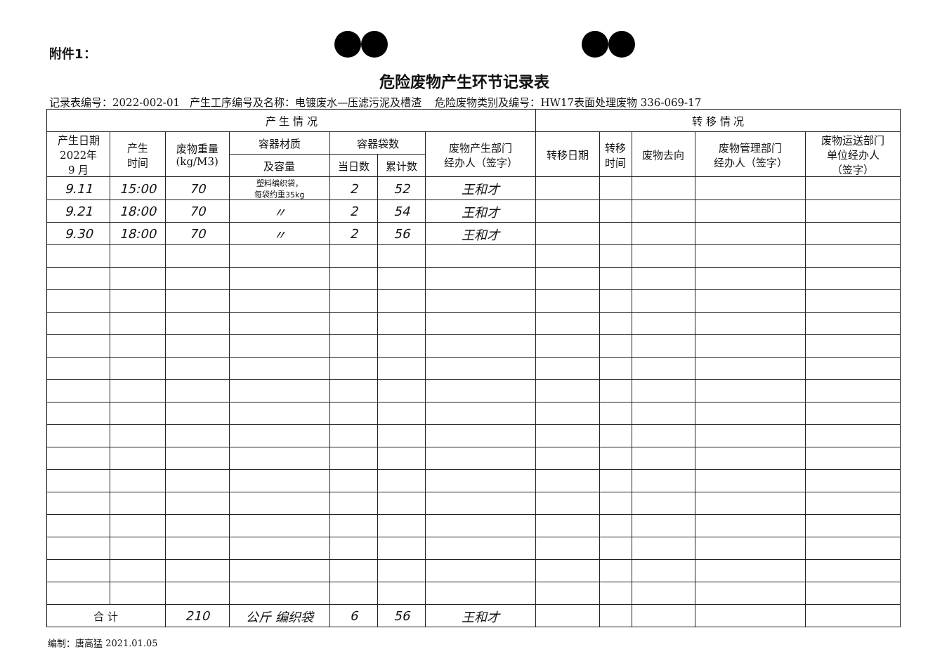附件1：
危险废物产生环节记录表
记录表编号：2022-002-01 产生工序编号及名称：电镀废水—压滤污泥及槽渣 危险废物类别及编号：HW17表面处理废物 336-069-17
| 产 生 情 况 | | | | | | | 转 移 情 况 | | | | |
| --- | --- | --- | --- | --- | --- | --- | --- | --- | --- | --- | --- |
| 产生日期 2022年 9 月 | 产生 时间 | 废物重量 (kg/M3) | 容器材质 | 容器袋数 | | 废物产生部门 经办人（签字） | 转移日期 | 转移 时间 | 废物去向 | 废物管理部门 经办人（签字） | 废物运送部门 单位经办人 （签字） |
| | | | 及容量 | 当日数 | 累计数 | | | | | | |
| 9.11 | 15:00 | 70 | 塑料编织袋， 每袋约重35kg | 2 | 52 | 王和才 | | | | | |
| 9.21 | 18:00 | 70 | 〃 | 2 | 54 | 王和才 | | | | | |
| 9.30 | 18:00 | 70 | 〃 | 2 | 56 | 王和才 | | | | | |
| 合 计 | | 210 | 公斤 编织袋 | 6 | 56 | 王和才 | | | | | |
编制：唐高猛 2021.01.05